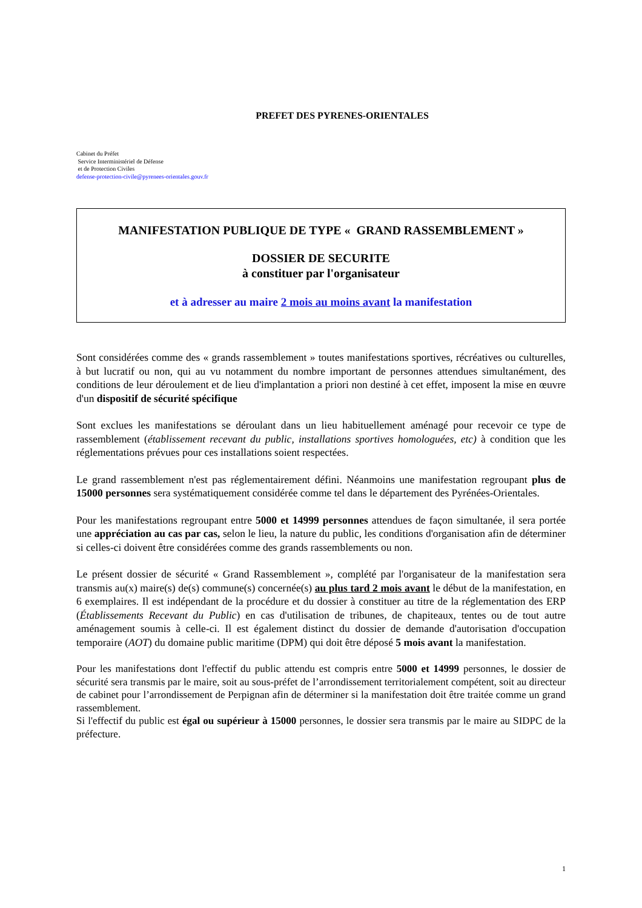PREFET DES PYRENES-ORIENTALES
Cabinet du Préfet
Service Interministériel de Défense
et de Protection Civiles
defense-protection-civile@pyrenees-orientales.gouv.fr
MANIFESTATION PUBLIQUE DE TYPE « GRAND RASSEMBLEMENT »
DOSSIER DE SECURITE
à constituer par l'organisateur
et à adresser au maire 2 mois au moins avant la manifestation
Sont considérées comme des « grands rassemblement » toutes manifestations sportives, récréatives ou culturelles, à but lucratif ou non, qui au vu notamment du nombre important de personnes attendues simultanément, des conditions de leur déroulement et de lieu d'implantation a priori non destiné à cet effet, imposent la mise en œuvre d'un dispositif de sécurité spécifique
Sont exclues les manifestations se déroulant dans un lieu habituellement aménagé pour recevoir ce type de rassemblement (établissement recevant du public, installations sportives homologuées, etc) à condition que les réglementations prévues pour ces installations soient respectées.
Le grand rassemblement n'est pas réglementairement défini. Néanmoins une manifestation regroupant plus de 15000 personnes sera systématiquement considérée comme tel dans le département des Pyrénées-Orientales.
Pour les manifestations regroupant entre 5000 et 14999 personnes attendues de façon simultanée, il sera portée une appréciation au cas par cas, selon le lieu, la nature du public, les conditions d'organisation afin de déterminer si celles-ci doivent être considérées comme des grands rassemblements ou non.
Le présent dossier de sécurité « Grand Rassemblement », complété par l'organisateur de la manifestation sera transmis au(x) maire(s) de(s) commune(s) concernée(s) au plus tard 2 mois avant le début de la manifestation, en 6 exemplaires. Il est indépendant de la procédure et du dossier à constituer au titre de la réglementation des ERP (Établissements Recevant du Public) en cas d'utilisation de tribunes, de chapiteaux, tentes ou de tout autre aménagement soumis à celle-ci. Il est également distinct du dossier de demande d'autorisation d'occupation temporaire (AOT) du domaine public maritime (DPM) qui doit être déposé 5 mois avant la manifestation.
Pour les manifestations dont l'effectif du public attendu est compris entre 5000 et 14999 personnes, le dossier de sécurité sera transmis par le maire, soit au sous-préfet de l’arrondissement territorialement compétent, soit au directeur de cabinet pour l’arrondissement de Perpignan afin de déterminer si la manifestation doit être traitée comme un grand rassemblement.
Si l'effectif du public est égal ou supérieur à 15000 personnes, le dossier sera transmis par le maire au SIDPC de la préfecture.
1